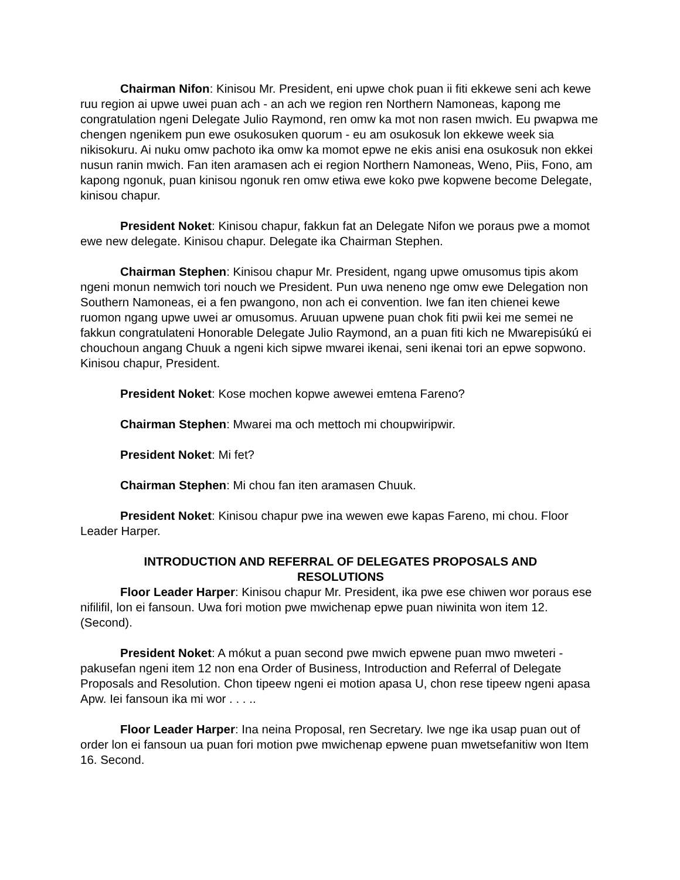Chairman Nifon: Kinisou Mr. President, eni upwe chok puan ii fiti ekkewe seni ach kewe ruu region ai upwe uwei puan ach - an ach we region ren Northern Namoneas, kapong me congratulation ngeni Delegate Julio Raymond, ren omw ka mot non rasen mwich. Eu pwapwa me chengen ngenikem pun ewe osukosuken quorum - eu am osukosuk lon ekkewe week sia nikisokuru. Ai nuku omw pachoto ika omw ka momot epwe ne ekis anisi ena osukosuk non ekkei nusun ranin mwich. Fan iten aramasen ach ei region Northern Namoneas, Weno, Piis, Fono, am kapong ngonuk, puan kinisou ngonuk ren omw etiwa ewe koko pwe kopwene become Delegate, kinisou chapur.
President Noket: Kinisou chapur, fakkun fat an Delegate Nifon we poraus pwe a momot ewe new delegate. Kinisou chapur. Delegate ika Chairman Stephen.
Chairman Stephen: Kinisou chapur Mr. President, ngang upwe omusomus tipis akom ngeni monun nemwich tori nouch we President. Pun uwa neneno nge omw ewe Delegation non Southern Namoneas, ei a fen pwangono, non ach ei convention. Iwe fan iten chienei kewe ruomon ngang upwe uwei ar omusomus. Aruuan upwene puan chok fiti pwii kei me semei ne fakkun congratulateni Honorable Delegate Julio Raymond, an a puan fiti kich ne Mwarepisúkú ei chouchoun angang Chuuk a ngeni kich sipwe mwarei ikenai, seni ikenai tori an epwe sopwono. Kinisou chapur, President.
President Noket: Kose mochen kopwe awewei emtena Fareno?
Chairman Stephen: Mwarei ma och mettoch mi choupwiripwir.
President Noket: Mi fet?
Chairman Stephen: Mi chou fan iten aramasen Chuuk.
President Noket: Kinisou chapur pwe ina wewen ewe kapas Fareno, mi chou. Floor Leader Harper.
INTRODUCTION AND REFERRAL OF DELEGATES PROPOSALS AND RESOLUTIONS
Floor Leader Harper: Kinisou chapur Mr. President, ika pwe ese chiwen wor poraus ese nifilifil, lon ei fansoun. Uwa fori motion pwe mwichenap epwe puan niwinita won item 12. (Second).
President Noket: A mókut a puan second pwe mwich epwene puan mwo mweteri - pakusefan ngeni item 12 non ena Order of Business, Introduction and Referral of Delegate Proposals and Resolution. Chon tipeew ngeni ei motion apasa U, chon rese tipeew ngeni apasa Apw. Iei fansoun ika mi wor . . . ..
Floor Leader Harper: Ina neina Proposal, ren Secretary. Iwe nge ika usap puan out of order lon ei fansoun ua puan fori motion pwe mwichenap epwene puan mwetsefanitiw won Item 16. Second.